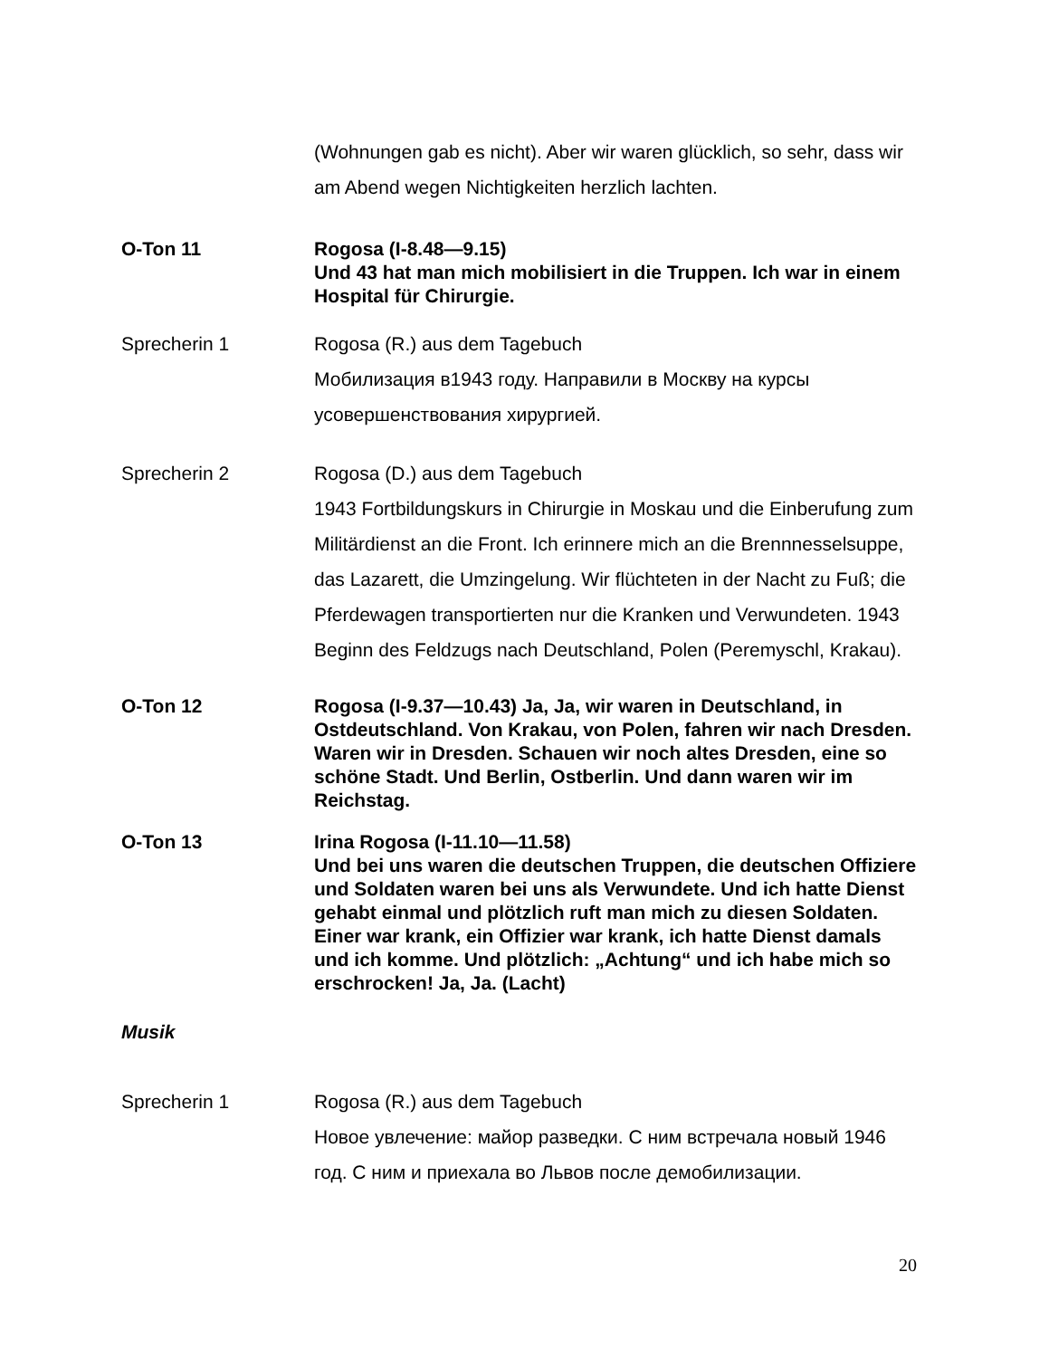(Wohnungen gab es nicht). Aber wir waren glücklich, so sehr, dass wir am Abend wegen Nichtigkeiten herzlich lachten.
O-Ton 11 Rogosa (I-8.48—9.15)
Und 43 hat man mich mobilisiert in die Truppen. Ich war in einem Hospital für Chirurgie.
Sprecherin 1 Rogosa (R.) aus dem Tagebuch
Мобилизация в1943 году. Направили в Москву на курсы усовершенствования хирургией.
Sprecherin 2 Rogosa (D.) aus dem Tagebuch
1943 Fortbildungskurs in Chirurgie in Moskau und die Einberufung zum Militärdienst an die Front. Ich erinnere mich an die Brennnesselsuppe, das Lazarett, die Umzingelung. Wir flüchteten in der Nacht zu Fuß; die Pferdewagen transportierten nur die Kranken und Verwundeten. 1943 Beginn des Feldzugs nach Deutschland, Polen (Peremyschl, Krakau).
O-Ton 12 Rogosa (I-9.37—10.43) Ja, Ja, wir waren in Deutschland, in Ostdeutschland. Von Krakau, von Polen, fahren wir nach Dresden. Waren wir in Dresden. Schauen wir noch altes Dresden, eine so schöne Stadt. Und Berlin, Ostberlin. Und dann waren wir im Reichstag.
O-Ton 13 Irina Rogosa (I-11.10—11.58)
Und bei uns waren die deutschen Truppen, die deutschen Offiziere und Soldaten waren bei uns als Verwundete. Und ich hatte Dienst gehabt einmal und plötzlich ruft man mich zu diesen Soldaten. Einer war krank, ein Offizier war krank, ich hatte Dienst damals und ich komme. Und plötzlich: „Achtung“ und ich habe mich so erschrocken! Ja, Ja. (Lacht)
Musik
Sprecherin 1 Rogosa (R.) aus dem Tagebuch
Новое увлечение: майор разведки. С ним встречала новый 1946 год. С ним и приехала во Львов после демобилизации.
20